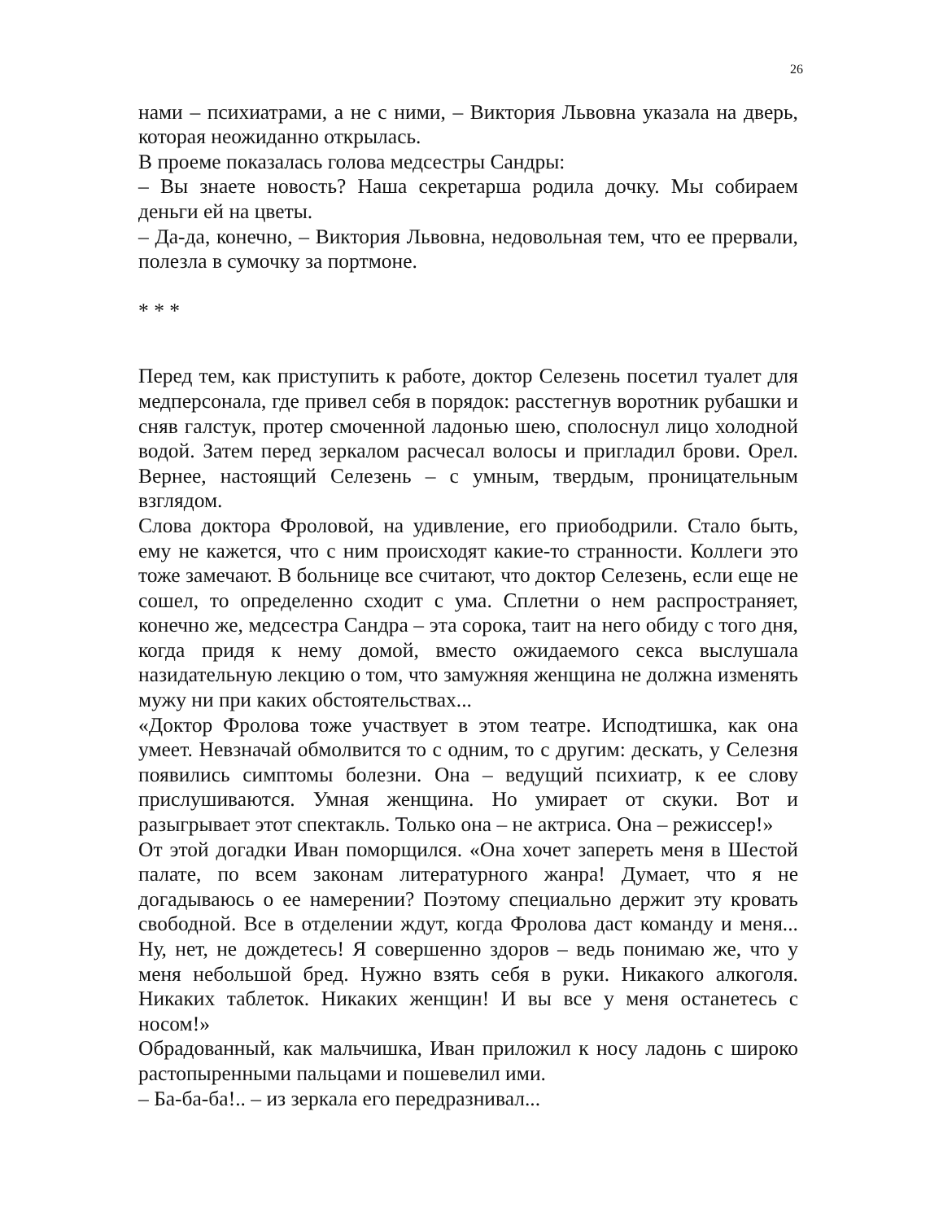26
нами – психиатрами, а не с ними, – Виктория Львовна указала на дверь, которая неожиданно открылась.
В проеме показалась голова медсестры Сандры:
– Вы знаете новость? Наша секретарша родила дочку. Мы собираем деньги ей на цветы.
– Да-да, конечно, – Виктория Львовна, недовольная тем, что ее прервали, полезла в сумочку за портмоне.
* * *
Перед тем, как приступить к работе, доктор Селезень посетил туалет для медперсонала, где привел себя в порядок: расстегнув воротник рубашки и сняв галстук, протер смоченной ладонью шею, сполоснул лицо холодной водой. Затем перед зеркалом расчесал волосы и пригладил брови. Орел. Вернее, настоящий Селезень – с умным, твердым, проницательным взглядом.
Слова доктора Фроловой, на удивление, его приободрили. Стало быть, ему не кажется, что с ним происходят какие-то странности. Коллеги это тоже замечают. В больнице все считают, что доктор Селезень, если еще не сошел, то определенно сходит с ума. Сплетни о нем распространяет, конечно же, медсестра Сандра – эта сорока, таит на него обиду с того дня, когда придя к нему домой, вместо ожидаемого секса выслушала назидательную лекцию о том, что замужняя женщина не должна изменять мужу ни при каких обстоятельствах...
«Доктор Фролова тоже участвует в этом театре. Исподтишка, как она умеет. Невзначай обмолвится то с одним, то с другим: дескать, у Селезня появились симптомы болезни. Она – ведущий психиатр, к ее слову прислушиваются. Умная женщина. Но умирает от скуки. Вот и разыгрывает этот спектакль. Только она – не актриса. Она – режиссер!»
От этой догадки Иван поморщился. «Она хочет запереть меня в Шестой палате, по всем законам литературного жанра! Думает, что я не догадываюсь о ее намерении? Поэтому специально держит эту кровать свободной. Все в отделении ждут, когда Фролова даст команду и меня... Ну, нет, не дождетесь! Я совершенно здоров – ведь понимаю же, что у меня небольшой бред. Нужно взять себя в руки. Никакого алкоголя. Никаких таблеток. Никаких женщин! И вы все у меня останетесь с носом!»
Обрадованный, как мальчишка, Иван приложил к носу ладонь с широко растопыренными пальцами и пошевелил ими.
– Ба-ба-ба!.. – из зеркала его передразнивал...